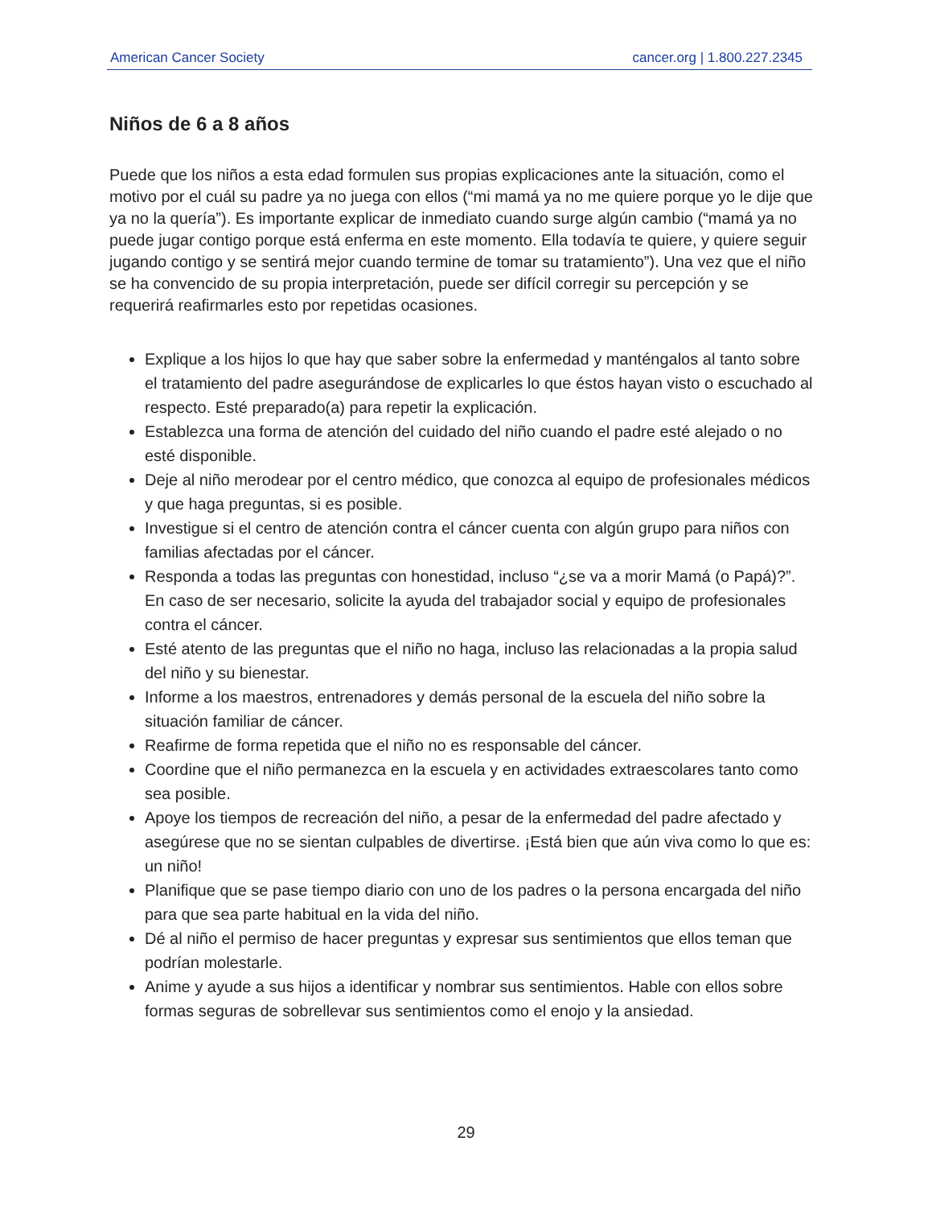American Cancer Society cancer.org | 1.800.227.2345
Niños de 6 a 8 años
Puede que los niños a esta edad formulen sus propias explicaciones ante la situación, como el motivo por el cuál su padre ya no juega con ellos (“mi mamá ya no me quiere porque yo le dije que ya no la quería”). Es importante explicar de inmediato cuando surge algún cambio (“mamá ya no puede jugar contigo porque está enferma en este momento. Ella todavía te quiere, y quiere seguir jugando contigo y se sentirá mejor cuando termine de tomar su tratamiento”). Una vez que el niño se ha convencido de su propia interpretación, puede ser difícil corregir su percepción y se requerirá reafirmarles esto por repetidas ocasiones.
Explique a los hijos lo que hay que saber sobre la enfermedad y manténgalos al tanto sobre el tratamiento del padre asegurándose de explicarles lo que éstos hayan visto o escuchado al respecto. Esté preparado(a) para repetir la explicación.
Establezca una forma de atención del cuidado del niño cuando el padre esté alejado o no esté disponible.
Deje al niño merodear por el centro médico, que conozca al equipo de profesionales médicos y que haga preguntas, si es posible.
Investigue si el centro de atención contra el cáncer cuenta con algún grupo para niños con familias afectadas por el cáncer.
Responda a todas las preguntas con honestidad, incluso “¿se va a morir Mamá (o Papá)?”. En caso de ser necesario, solicite la ayuda del trabajador social y equipo de profesionales contra el cáncer.
Esté atento de las preguntas que el niño no haga, incluso las relacionadas a la propia salud del niño y su bienestar.
Informe a los maestros, entrenadores y demás personal de la escuela del niño sobre la situación familiar de cáncer.
Reafirme de forma repetida que el niño no es responsable del cáncer.
Coordine que el niño permanezca en la escuela y en actividades extraescolares tanto como sea posible.
Apoye los tiempos de recreación del niño, a pesar de la enfermedad del padre afectado y asegúrese que no se sientan culpables de divertirse. ¡Está bien que aún viva como lo que es: un niño!
Planifique que se pase tiempo diario con uno de los padres o la persona encargada del niño para que sea parte habitual en la vida del niño.
Dé al niño el permiso de hacer preguntas y expresar sus sentimientos que ellos teman que podrían molestarle.
Anime y ayude a sus hijos a identificar y nombrar sus sentimientos. Hable con ellos sobre formas seguras de sobrellevar sus sentimientos como el enojo y la ansiedad.
29